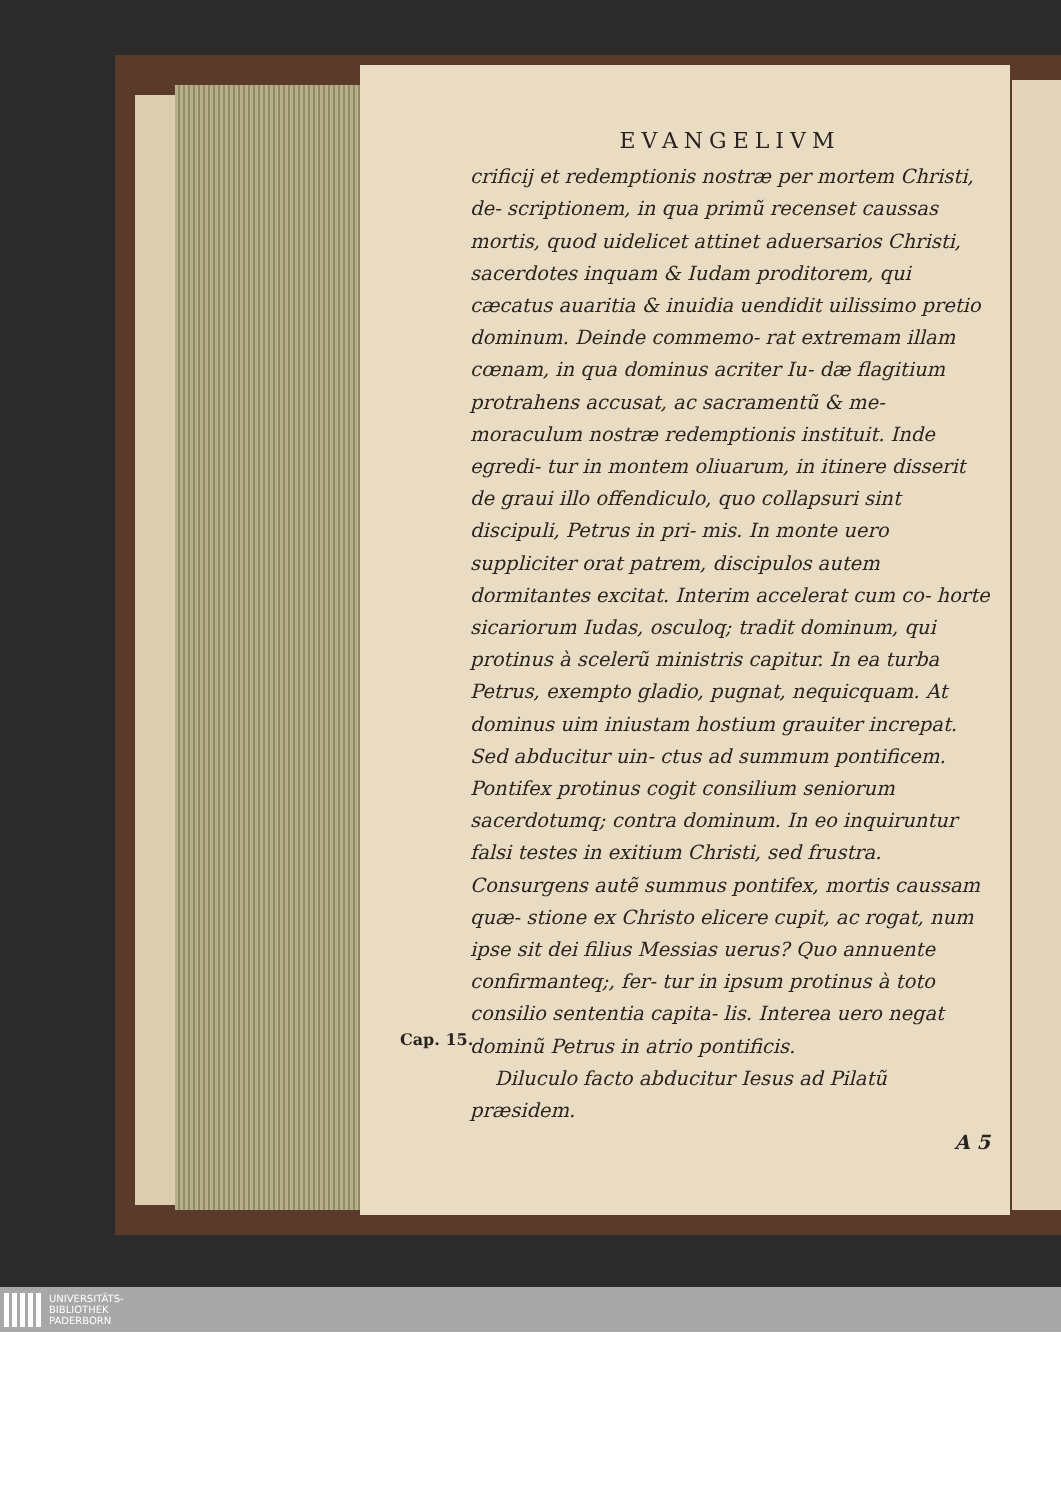EVANGELIVM
crificij et redemptionis nostræ per mortem Christi, de- scriptionem, in qua primũ recenset caussas mortis, quod uidelicet attinet aduersarios Christi, sacerdotes inquam & Iudam proditorem, qui cæcatus auaritia & inuidia uendidit uilissimo pretio dominum. Deinde commemo- rat extremam illam cœnam, in qua dominus acriter Iu- dæ flagitium protrahens accusat, ac sacramentũ & me- moraculum nostræ redemptionis instituit. Inde egredi- tur in montem oliuarum, in itinere disserit de graui illo offendiculo, quo collapsuri sint discipuli, Petrus in pri- mis. In monte uero suppliciter orat patrem, discipulos autem dormitantes excitat. Interim accelerat cum co- horte sicariorum Iudas, osculoq; tradit dominum, qui protinus à scelerũ ministris capitur. In ea turba Petrus, exempto gladio, pugnat, nequicquam. At dominus uim iniustam hostium grauiter increpat. Sed abducitur uin- ctus ad summum pontificem. Pontifex protinus cogit consilium seniorum sacerdotumq; contra dominum. In eo inquiruntur falsi testes in exitium Christi, sed frustra. Consurgens autẽ summus pontifex, mortis caussam quæ- stione ex Christo elicere cupit, ac rogat, num ipse sit dei filius Messias uerus? Quo annuente confirmanteq;, fer- tur in ipsum protinus à toto consilio sententia capita- lis. Interea uero negat dominũ Petrus in atrio pontificis.
Diluculo facto abducitur Iesus ad Pilatũ præsidem.
A 5
Cap. 15.
UNIVERSITÄTS-
BIBLIOTHEK
PADERBORN